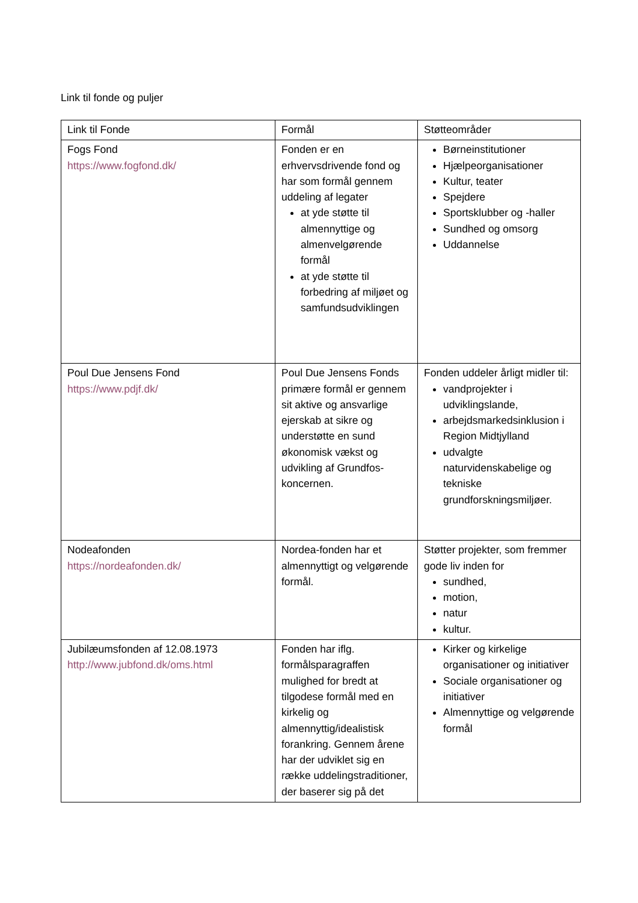Link til fonde og puljer
| Link til Fonde | Formål | Støtteområder |
| --- | --- | --- |
| Fogs Fond https://www.fogfond.dk/ | Fonden er en erhvervsdrivende fond og har som formål gennem uddeling af legater at yde støtte til almennyttige og almenvelgørende formål at yde støtte til forbedring af miljøet og samfundsudviklingen | Børneinstitutioner Hjælpeorganisationer Kultur, teater Spejdere Sportsklubber og -haller Sundhed og omsorg Uddannelse |
| Poul Due Jensens Fond https://www.pdjf.dk/ | Poul Due Jensens Fonds primære formål er gennem sit aktive og ansvarlige ejerskab at sikre og understøtte en sund økonomisk vækst og udvikling af Grundfos-koncernen. | Fonden uddeler årligt midler til: vandprojekter i udviklingslande, arbejdsmarkedsinklusion i Region Midtjylland udvalgte naturvidenskabelige og tekniske grundforskningsmiljøer. |
| Nodeafonden https://nordeafonden.dk/ | Nordea-fonden har et almennyttigt og velgørende formål. | Støtter projekter, som fremmer gode liv inden for sundhed, motion, natur kultur. |
| Jubilæumsfonden af 12.08.1973 http://www.jubfond.dk/oms.html | Fonden har iflg. formålsparagraffen mulighed for bredt at tilgodese formål med en kirkelig og almennyttig/idealistisk forankring. Gennem årene har der udviklet sig en række uddelingstraditioner, der baserer sig på det | Kirker og kirkelige organisationer og initiativer Sociale organisationer og initiativer Almennyttige og velgørende formål |